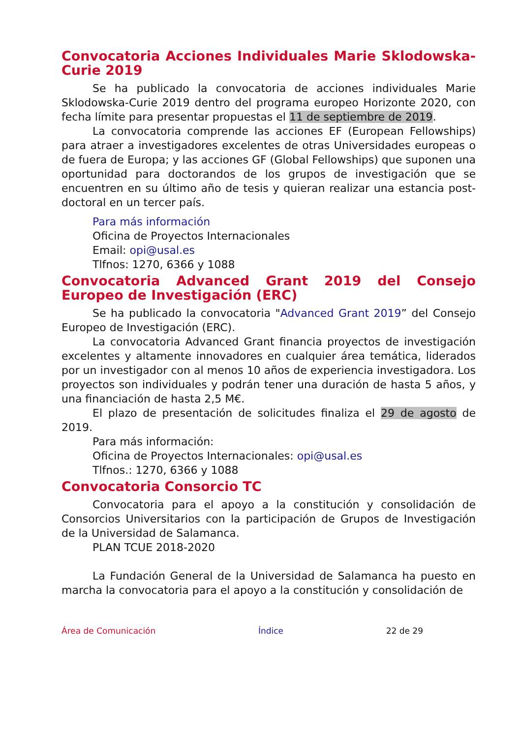Convocatoria Acciones Individuales Marie Sklodowska-Curie 2019
Se ha publicado la convocatoria de acciones individuales Marie Sklodowska-Curie 2019 dentro del programa europeo Horizonte 2020, con fecha límite para presentar propuestas el 11 de septiembre de 2019.
La convocatoria comprende las acciones EF (European Fellowships) para atraer a investigadores excelentes de otras Universidades europeas o de fuera de Europa; y las acciones GF (Global Fellowships) que suponen una oportunidad para doctorandos de los grupos de investigación que se encuentren en su último año de tesis y quieran realizar una estancia post-doctoral en un tercer país.
Para más información
Oficina de Proyectos Internacionales
Email: opi@usal.es
Tlfnos: 1270, 6366 y 1088
Convocatoria Advanced Grant 2019 del Consejo Europeo de Investigación (ERC)
Se ha publicado la convocatoria "Advanced Grant 2019” del Consejo Europeo de Investigación (ERC).
La convocatoria Advanced Grant financia proyectos de investigación excelentes y altamente innovadores en cualquier área temática, liderados por un investigador con al menos 10 años de experiencia investigadora. Los proyectos son individuales y podrán tener una duración de hasta 5 años, y una financiación de hasta 2,5 M€.
El plazo de presentación de solicitudes finaliza el 29 de agosto de 2019.
Para más información:
Oficina de Proyectos Internacionales: opi@usal.es
Tlfnos.: 1270, 6366 y 1088
Convocatoria Consorcio TC
Convocatoria para el apoyo a la constitución y consolidación de Consorcios Universitarios con la participación de Grupos de Investigación de la Universidad de Salamanca.
PLAN TCUE 2018-2020
La Fundación General de la Universidad de Salamanca ha puesto en marcha la convocatoria para el apoyo a la constitución y consolidación de
Área de Comunicación Índice 22 de 29